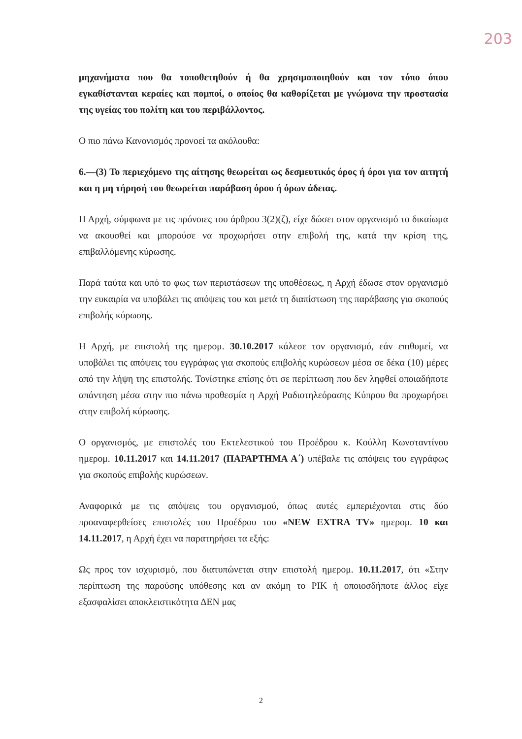203
μηχανήματα που θα τοποθετηθούν ή θα χρησιμοποιηθούν και τον τόπο όπου εγκαθίστανται κεραίες και πομποί, ο οποίος θα καθορίζεται με γνώμονα την προστασία της υγείας του πολίτη και του περιβάλλοντος.
Ο πιο πάνω Κανονισμός προνοεί τα ακόλουθα:
6.—(3) Το περιεχόμενο της αίτησης θεωρείται ως δεσμευτικός όρος ή όροι για τον αιτητή και η μη τήρησή του θεωρείται παράβαση όρου ή όρων άδειας.
Η Αρχή, σύμφωνα με τις πρόνοιες του άρθρου 3(2)(ζ), είχε δώσει στον οργανισμό το δικαίωμα να ακουσθεί και μπορούσε να προχωρήσει στην επιβολή της, κατά την κρίση της, επιβαλλόμενης κύρωσης.
Παρά ταύτα και υπό το φως των περιστάσεων της υποθέσεως, η Αρχή έδωσε στον οργανισμό την ευκαιρία να υποβάλει τις απόψεις του και μετά τη διαπίστωση της παράβασης για σκοπούς επιβολής κύρωσης.
Η Αρχή, με επιστολή της ημερομ. 30.10.2017 κάλεσε τον οργανισμό, εάν επιθυμεί, να υποβάλει τις απόψεις του εγγράφως για σκοπούς επιβολής κυρώσεων μέσα σε δέκα (10) μέρες από την λήψη της επιστολής. Τονίστηκε επίσης ότι σε περίπτωση που δεν ληφθεί οποιαδήποτε απάντηση μέσα στην πιο πάνω προθεσμία η Αρχή Ραδιοτηλεόρασης Κύπρου θα προχωρήσει στην επιβολή κύρωσης.
Ο οργανισμός, με επιστολές του Εκτελεστικού του Προέδρου κ. Κούλλη Κωνσταντίνου ημερομ. 10.11.2017 και 14.11.2017 (ΠΑΡΑΡΤΗΜΑ Α΄) υπέβαλε τις απόψεις του εγγράφως για σκοπούς επιβολής κυρώσεων.
Αναφορικά με τις απόψεις του οργανισμού, όπως αυτές εμπεριέχονται στις δύο προαναφερθείσες επιστολές του Προέδρου του «NEW EXTRA TV» ημερομ. 10 και 14.11.2017, η Αρχή έχει να παρατηρήσει τα εξής:
Ως προς τον ισχυρισμό, που διατυπώνεται στην επιστολή ημερομ. 10.11.2017, ότι «Στην περίπτωση της παρούσης υπόθεσης και αν ακόμη το ΡΙΚ ή οποιοσδήποτε άλλος είχε εξασφαλίσει αποκλειστικότητα ΔΕΝ μας
2